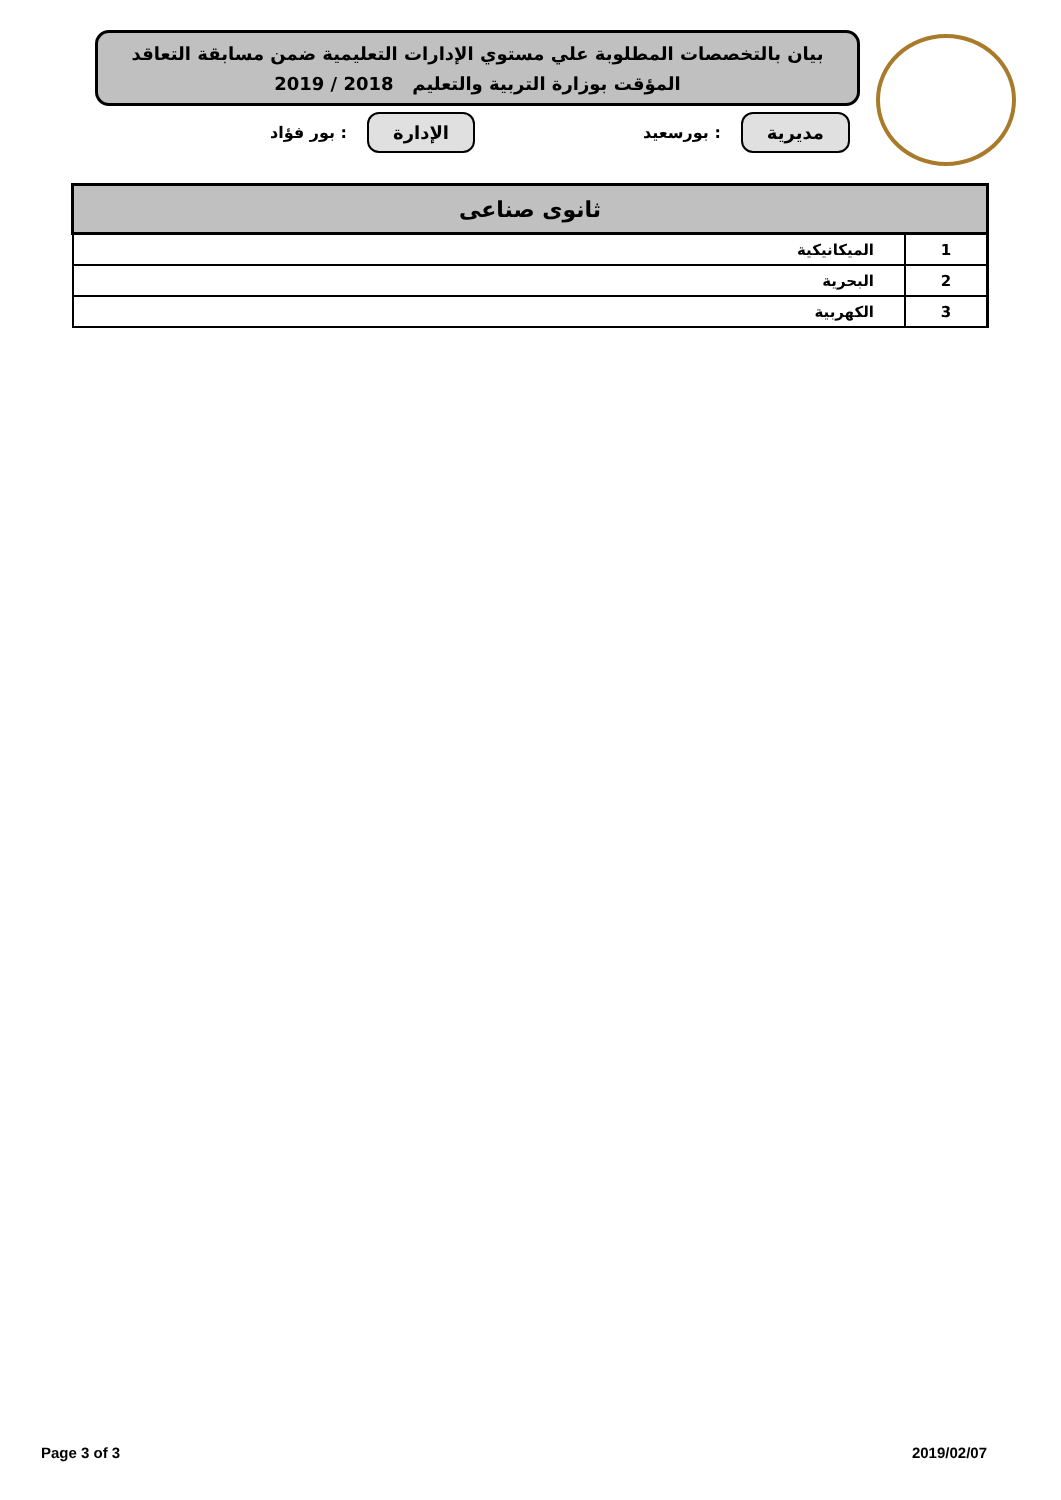بيان بالتخصصات المطلوبة علي مستوي الإدارات التعليمية ضمن مسابقة التعاقد
المؤقت بوزارة التربية والتعليم 2018 / 2019
مديرية: بورسعيد الإدارة: بور فؤاد
| ثانوى صناعى | |
| --- | --- |
| 1 | الميكانيكية |
| 2 | البحرية |
| 3 | الكهربية |
Page 3 of 3 2019/02/07